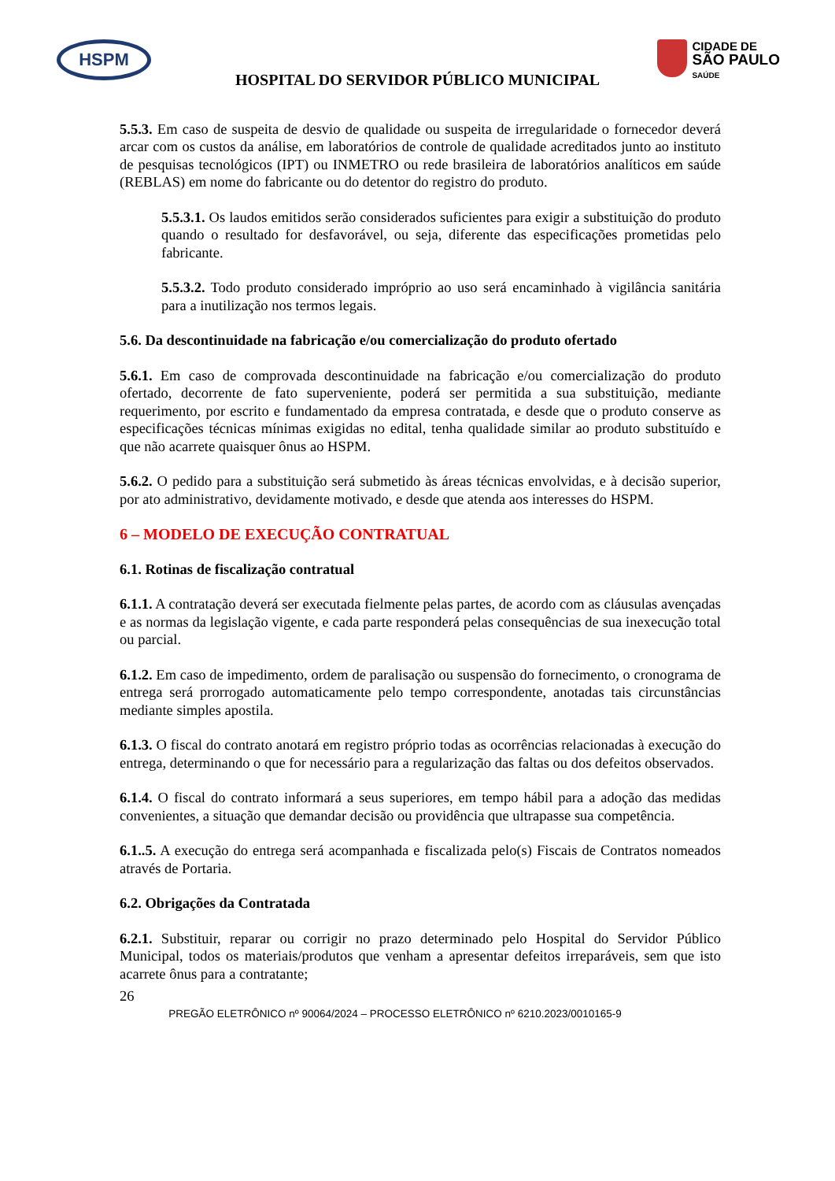HSPM
CIDADE DE
SÃO PAULO
SAÚDE
HOSPITAL DO SERVIDOR PÚBLICO MUNICIPAL
5.5.3. Em caso de suspeita de desvio de qualidade ou suspeita de irregularidade o fornecedor deverá arcar com os custos da análise, em laboratórios de controle de qualidade acreditados junto ao instituto de pesquisas tecnológicos (IPT) ou INMETRO ou rede brasileira de laboratórios analíticos em saúde (REBLAS) em nome do fabricante ou do detentor do registro do produto.
5.5.3.1. Os laudos emitidos serão considerados suficientes para exigir a substituição do produto quando o resultado for desfavorável, ou seja, diferente das especificações prometidas pelo fabricante.
5.5.3.2. Todo produto considerado impróprio ao uso será encaminhado à vigilância sanitária para a inutilização nos termos legais.
5.6. Da descontinuidade na fabricação e/ou comercialização do produto ofertado
5.6.1. Em caso de comprovada descontinuidade na fabricação e/ou comercialização do produto ofertado, decorrente de fato superveniente, poderá ser permitida a sua substituição, mediante requerimento, por escrito e fundamentado da empresa contratada, e desde que o produto conserve as especificações técnicas mínimas exigidas no edital, tenha qualidade similar ao produto substituído e que não acarrete quaisquer ônus ao HSPM.
5.6.2. O pedido para a substituição será submetido às áreas técnicas envolvidas, e à decisão superior, por ato administrativo, devidamente motivado, e desde que atenda aos interesses do HSPM.
6 – MODELO DE EXECUÇÃO CONTRATUAL
6.1. Rotinas de fiscalização contratual
6.1.1. A contratação deverá ser executada fielmente pelas partes, de acordo com as cláusulas avençadas e as normas da legislação vigente, e cada parte responderá pelas consequências de sua inexecução total ou parcial.
6.1.2. Em caso de impedimento, ordem de paralisação ou suspensão do fornecimento, o cronograma de entrega será prorrogado automaticamente pelo tempo correspondente, anotadas tais circunstâncias mediante simples apostila.
6.1.3. O fiscal do contrato anotará em registro próprio todas as ocorrências relacionadas à execução do entrega, determinando o que for necessário para a regularização das faltas ou dos defeitos observados.
6.1.4. O fiscal do contrato informará a seus superiores, em tempo hábil para a adoção das medidas convenientes, a situação que demandar decisão ou providência que ultrapasse sua competência.
6.1..5. A execução do entrega será acompanhada e fiscalizada pelo(s) Fiscais de Contratos nomeados através de Portaria.
6.2. Obrigações da Contratada
6.2.1. Substituir, reparar ou corrigir no prazo determinado pelo Hospital do Servidor Público Municipal, todos os materiais/produtos que venham a apresentar defeitos irreparáveis, sem que isto acarrete ônus para a contratante;
26
PREGÃO ELETRÔNICO nº 90064/2024 – PROCESSO ELETRÔNICO nº 6210.2023/0010165-9